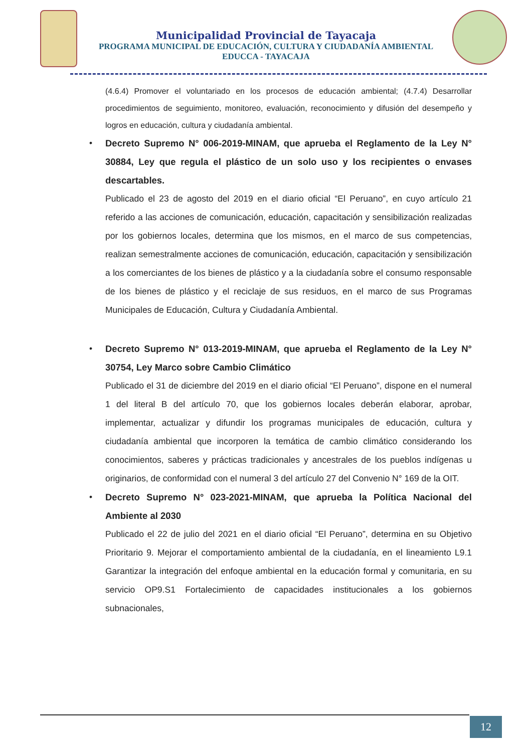Municipalidad Provincial de Tayacaja
PROGRAMA MUNICIPAL DE EDUCACIÓN, CULTURA Y CIUDADANÍA AMBIENTAL
EDUCCA - TAYACAJA
(4.6.4) Promover el voluntariado en los procesos de educación ambiental; (4.7.4) Desarrollar procedimientos de seguimiento, monitoreo, evaluación, reconocimiento y difusión del desempeño y logros en educación, cultura y ciudadanía ambiental.
•
Decreto Supremo N° 006-2019-MINAM, que aprueba el Reglamento de la Ley N° 30884, Ley que regula el plástico de un solo uso y los recipientes o envases descartables.
Publicado el 23 de agosto del 2019 en el diario oficial “El Peruano”, en cuyo artículo 21 referido a las acciones de comunicación, educación, capacitación y sensibilización realizadas por los gobiernos locales, determina que los mismos, en el marco de sus competencias, realizan semestralmente acciones de comunicación, educación, capacitación y sensibilización a los comerciantes de los bienes de plástico y a la ciudadanía sobre el consumo responsable de los bienes de plástico y el reciclaje de sus residuos, en el marco de sus Programas Municipales de Educación, Cultura y Ciudadanía Ambiental.
•
Decreto Supremo N° 013-2019-MINAM, que aprueba el Reglamento de la Ley N° 30754, Ley Marco sobre Cambio Climático
Publicado el 31 de diciembre del 2019 en el diario oficial “El Peruano”, dispone en el numeral 1 del literal B del artículo 70, que los gobiernos locales deberán elaborar, aprobar, implementar, actualizar y difundir los programas municipales de educación, cultura y ciudadanía ambiental que incorporen la temática de cambio climático considerando los conocimientos, saberes y prácticas tradicionales y ancestrales de los pueblos indígenas u originarios, de conformidad con el numeral 3 del artículo 27 del Convenio N° 169 de la OIT.
•
Decreto Supremo N° 023-2021-MINAM, que aprueba la Política Nacional del Ambiente al 2030
Publicado el 22 de julio del 2021 en el diario oficial “El Peruano”, determina en su Objetivo Prioritario 9. Mejorar el comportamiento ambiental de la ciudadanía, en el lineamiento L9.1 Garantizar la integración del enfoque ambiental en la educación formal y comunitaria, en su servicio OP9.S1 Fortalecimiento de capacidades institucionales a los gobiernos subnacionales,
12